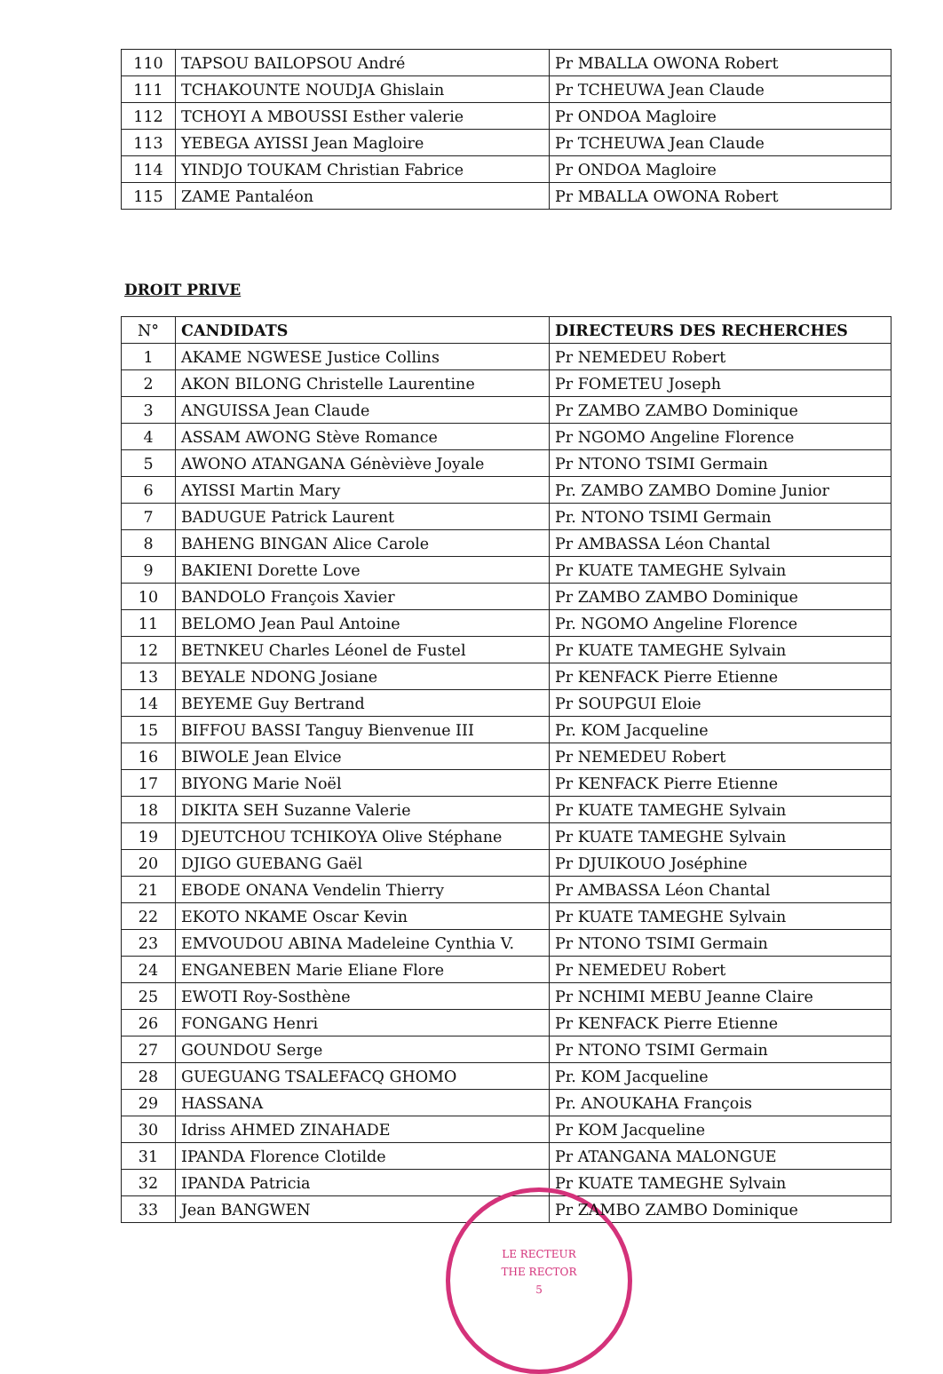| 110 | TAPSOU BAILOPSOU André | Pr MBALLA OWONA Robert |
| 111 | TCHAKOUNTE NOUDJA Ghislain | Pr TCHEUWA Jean Claude |
| 112 | TCHOYI A MBOUSSI Esther valerie | Pr ONDOA Magloire |
| 113 | YEBEGA AYISSI Jean Magloire | Pr TCHEUWA Jean Claude |
| 114 | YINDJO TOUKAM Christian Fabrice | Pr ONDOA Magloire |
| 115 | ZAME Pantaléon | Pr MBALLA OWONA Robert |
DROIT PRIVE
| N° | CANDIDATS | DIRECTEURS DES RECHERCHES |
| --- | --- | --- |
| 1 | AKAME NGWESE Justice Collins | Pr NEMEDEU Robert |
| 2 | AKON BILONG Christelle Laurentine | Pr FOMETEU Joseph |
| 3 | ANGUISSA Jean Claude | Pr ZAMBO ZAMBO Dominique |
| 4 | ASSAM AWONG Stève Romance | Pr NGOMO Angeline Florence |
| 5 | AWONO ATANGANA Génèviève Joyale | Pr NTONO TSIMI Germain |
| 6 | AYISSI Martin Mary | Pr. ZAMBO ZAMBO Domine Junior |
| 7 | BADUGUE Patrick Laurent | Pr. NTONO TSIMI Germain |
| 8 | BAHENG BINGAN Alice Carole | Pr AMBASSA Léon Chantal |
| 9 | BAKIENI Dorette Love | Pr KUATE TAMEGHE Sylvain |
| 10 | BANDOLO François Xavier | Pr ZAMBO ZAMBO Dominique |
| 11 | BELOMO Jean Paul Antoine | Pr. NGOMO Angeline Florence |
| 12 | BETNKEU Charles Léonel de Fustel | Pr KUATE TAMEGHE Sylvain |
| 13 | BEYALE NDONG Josiane | Pr KENFACK Pierre Etienne |
| 14 | BEYEME Guy Bertrand | Pr SOUPGUI Eloie |
| 15 | BIFFOU BASSI Tanguy Bienvenue III | Pr. KOM Jacqueline |
| 16 | BIWOLE Jean Elvice | Pr NEMEDEU Robert |
| 17 | BIYONG Marie Noël | Pr KENFACK Pierre Etienne |
| 18 | DIKITA SEH Suzanne Valerie | Pr KUATE TAMEGHE Sylvain |
| 19 | DJEUTCHOU TCHIKOYA Olive Stéphane | Pr KUATE TAMEGHE Sylvain |
| 20 | DJIGO GUEBANG Gaël | Pr DJUIKOUO Joséphine |
| 21 | EBODE ONANA Vendelin Thierry | Pr AMBASSA Léon Chantal |
| 22 | EKOTO NKAME Oscar Kevin | Pr KUATE TAMEGHE Sylvain |
| 23 | EMVOUDOU ABINA Madeleine Cynthia V. | Pr NTONO TSIMI Germain |
| 24 | ENGANEBEN Marie Eliane Flore | Pr NEMEDEU Robert |
| 25 | EWOTI Roy-Sosthène | Pr NCHIMI MEBU Jeanne Claire |
| 26 | FONGANG Henri | Pr KENFACK Pierre Etienne |
| 27 | GOUNDOU Serge | Pr NTONO TSIMI Germain |
| 28 | GUEGUANG TSALEFACQ GHOMO | Pr. KOM Jacqueline |
| 29 | HASSANA | Pr. ANOUKAHA François |
| 30 | Idriss AHMED ZINAHADE | Pr KOM Jacqueline |
| 31 | IPANDA Florence Clotilde | Pr ATANGANA MALONGUE |
| 32 | IPANDA Patricia | Pr KUATE TAMEGHE Sylvain |
| 33 | Jean BANGWEN | Pr ZAMBO ZAMBO Dominique |
LE RECTEUR
THE RECTOR
5